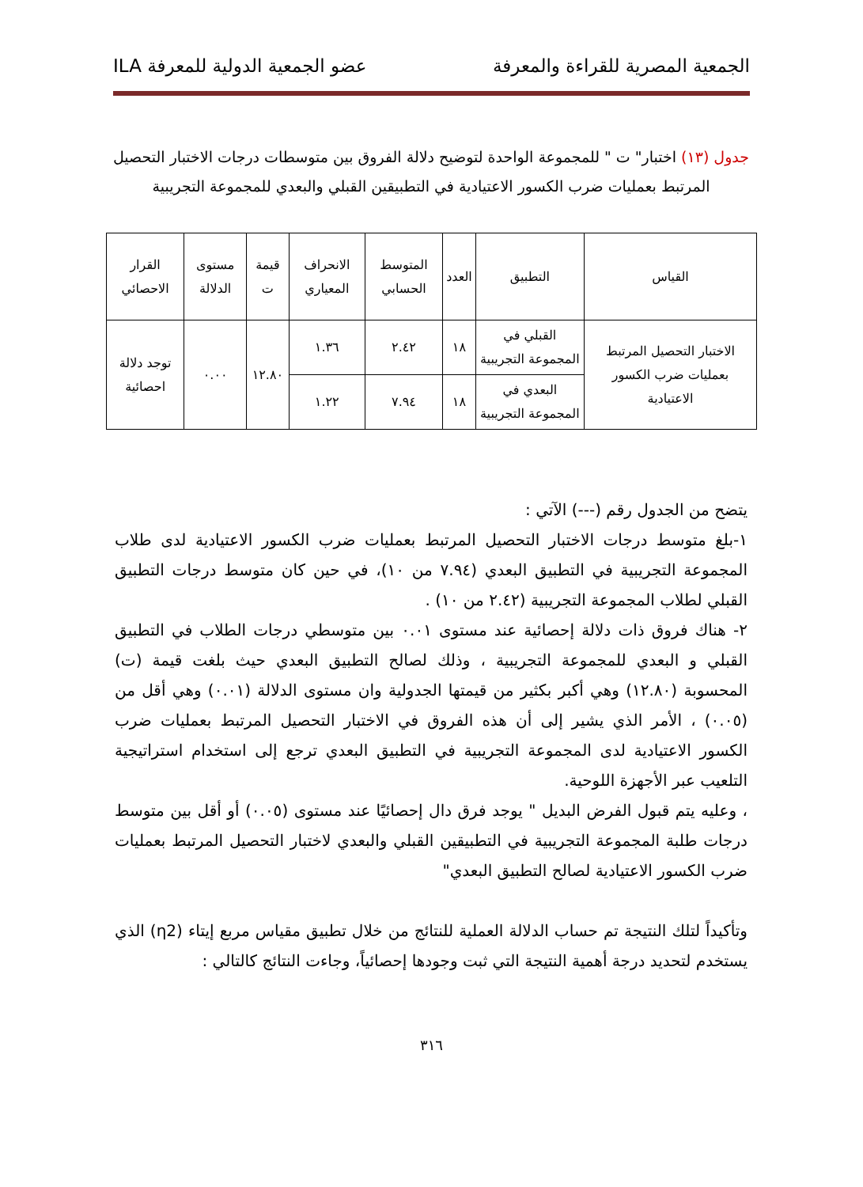الجمعية المصرية للقراءة والمعرفة عضو الجمعية الدولية للمعرفة ILA
جدول (١٣) اختبار" ت " للمجموعة الواحدة لتوضيح دلالة الفروق بين متوسطات درجات الاختبار التحصيل المرتبط بعمليات ضرب الكسور الاعتيادية في التطبيقين القبلي والبعدي للمجموعة التجريبية
| القياس | التطبيق | العدد | المتوسط الحسابي | الانحراف المعياري | قيمة ت | مستوى الدلالة | القرار الاحصائي |
| --- | --- | --- | --- | --- | --- | --- | --- |
| الاختبار التحصيل المرتبط بعمليات ضرب الكسور الاعتيادية | القبلي في المجموعة التجريبية | ١٨ | ٢.٤٢ | ١.٣٦ | ١٢.٨٠ | ٠.٠٠ | توجد دلالة احصائية |
| | البعدي في المجموعة التجريبية | ١٨ | ٧.٩٤ | ١.٢٢ | | | |
يتضح من الجدول رقم (---) الآتي :
١-بلغ متوسط درجات الاختبار التحصيل المرتبط بعمليات ضرب الكسور الاعتيادية لدى طلاب المجموعة التجريبية في التطبيق البعدي (٧.٩٤ من ١٠)، في حين كان متوسط درجات التطبيق القبلي لطلاب المجموعة التجريبية (٢.٤٢ من ١٠) .
٢- هناك فروق ذات دلالة إحصائية عند مستوى ٠.٠١ بين متوسطي درجات الطلاب في التطبيق القبلي و البعدي للمجموعة التجريبية ، وذلك لصالح التطبيق البعدي حيث بلغت قيمة (ت) المحسوبة (١٢.٨٠) وهي أكبر بكثير من قيمتها الجدولية وان مستوى الدلالة (٠.٠١) وهي أقل من (٠.٠٥) ، الأمر الذي يشير إلى أن هذه الفروق في الاختبار التحصيل المرتبط بعمليات ضرب الكسور الاعتيادية لدى المجموعة التجريبية في التطبيق البعدي ترجع إلى استخدام استراتيجية التلعيب عبر الأجهزة اللوحية.
، وعليه يتم قبول الفرض البديل " يوجد فرق دال إحصائيًا عند مستوى (٠.٠٥) أو أقل بين متوسط درجات طلبة المجموعة التجريبية في التطبيقين القبلي والبعدي لاختبار التحصيل المرتبط بعمليات ضرب الكسور الاعتيادية لصالح التطبيق البعدي"
وتأكيداً لتلك النتيجة تم حساب الدلالة العملية للنتائج من خلال تطبيق مقياس مربع إيتاء (η2) الذي يستخدم لتحديد درجة أهمية النتيجة التي ثبت وجودها إحصائياً، وجاءت النتائج كالتالي :
٣١٦